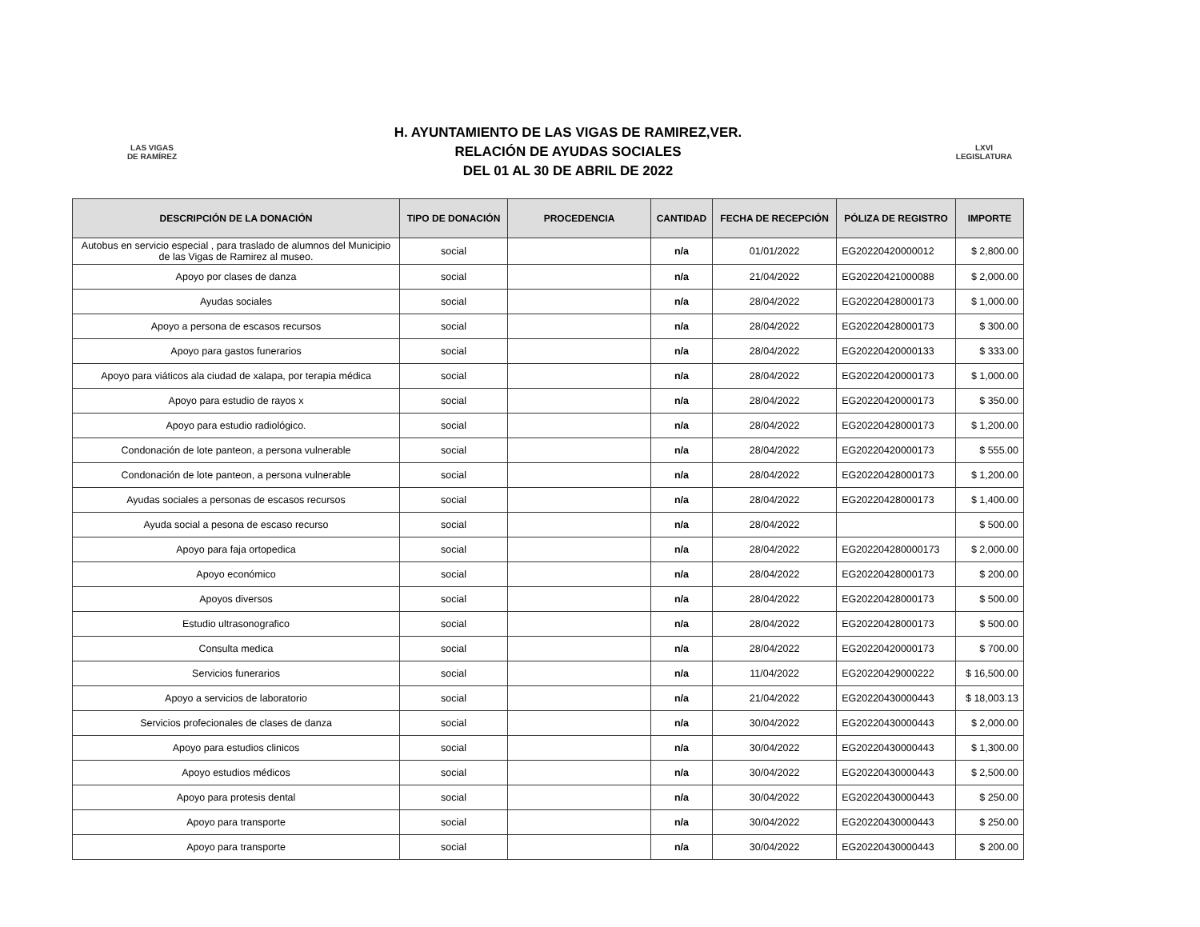LAS VIGAS
DE RAMÍREZ
H. AYUNTAMIENTO DE LAS VIGAS DE RAMIREZ,VER.
RELACIÓN DE AYUDAS SOCIALES
DEL 01 AL 30 DE ABRIL DE 2022
LXVI
LEGISLATURA
| DESCRIPCIÓN DE LA DONACIÓN | TIPO DE DONACIÓN | PROCEDENCIA | CANTIDAD | FECHA DE RECEPCIÓN | PÓLIZA DE REGISTRO | IMPORTE |
| --- | --- | --- | --- | --- | --- | --- |
| Autobus en servicio especial , para traslado de alumnos del Municipio de las Vigas de Ramirez al museo. | social | | n/a | 01/01/2022 | EG20220420000012 | $ 2,800.00 |
| Apoyo por clases de danza | social | | n/a | 21/04/2022 | EG20220421000088 | $ 2,000.00 |
| Ayudas sociales | social | | n/a | 28/04/2022 | EG20220428000173 | $ 1,000.00 |
| Apoyo a persona de escasos recursos | social | | n/a | 28/04/2022 | EG20220428000173 | $ 300.00 |
| Apoyo para gastos funerarios | social | | n/a | 28/04/2022 | EG20220420000133 | $ 333.00 |
| Apoyo para viáticos ala ciudad de xalapa, por terapia médica | social | | n/a | 28/04/2022 | EG20220420000173 | $ 1,000.00 |
| Apoyo para estudio de rayos x | social | | n/a | 28/04/2022 | EG20220420000173 | $ 350.00 |
| Apoyo para estudio radiológico. | social | | n/a | 28/04/2022 | EG20220428000173 | $ 1,200.00 |
| Condonación de lote panteon, a persona vulnerable | social | | n/a | 28/04/2022 | EG20220420000173 | $ 555.00 |
| Condonación de lote panteon, a persona vulnerable | social | | n/a | 28/04/2022 | EG20220428000173 | $ 1,200.00 |
| Ayudas sociales a personas de escasos recursos | social | | n/a | 28/04/2022 | EG20220428000173 | $ 1,400.00 |
| Ayuda social a pesona de escaso recurso | social | | n/a | 28/04/2022 | | $ 500.00 |
| Apoyo para faja ortopedica | social | | n/a | 28/04/2022 | EG202204280000173 | $ 2,000.00 |
| Apoyo económico | social | | n/a | 28/04/2022 | EG20220428000173 | $ 200.00 |
| Apoyos diversos | social | | n/a | 28/04/2022 | EG20220428000173 | $ 500.00 |
| Estudio ultrasonografico | social | | n/a | 28/04/2022 | EG20220428000173 | $ 500.00 |
| Consulta medica | social | | n/a | 28/04/2022 | EG20220420000173 | $ 700.00 |
| Servicios funerarios | social | | n/a | 11/04/2022 | EG20220429000222 | $ 16,500.00 |
| Apoyo a servicios de laboratorio | social | | n/a | 21/04/2022 | EG20220430000443 | $ 18,003.13 |
| Servicios profecionales de clases de danza | social | | n/a | 30/04/2022 | EG20220430000443 | $ 2,000.00 |
| Apoyo para estudios clinicos | social | | n/a | 30/04/2022 | EG20220430000443 | $ 1,300.00 |
| Apoyo estudios médicos | social | | n/a | 30/04/2022 | EG20220430000443 | $ 2,500.00 |
| Apoyo para protesis dental | social | | n/a | 30/04/2022 | EG20220430000443 | $ 250.00 |
| Apoyo para transporte | social | | n/a | 30/04/2022 | EG20220430000443 | $ 250.00 |
| Apoyo para transporte | social | | n/a | 30/04/2022 | EG20220430000443 | $ 200.00 |